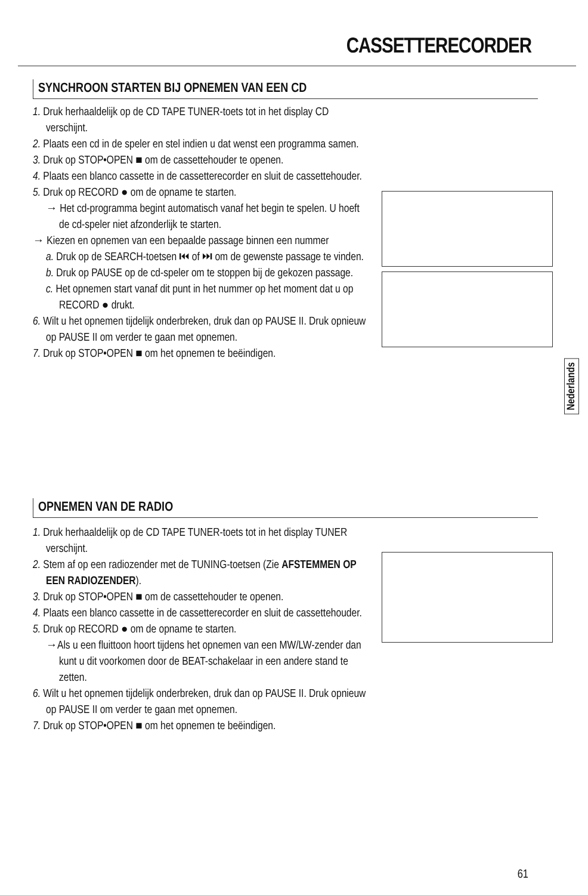CASSETTERECORDER
SYNCHROON STARTEN BIJ OPNEMEN VAN EEN CD
1. Druk herhaaldelijk op de CD TAPE TUNER-toets tot in het display CD verschijnt.
2. Plaats een cd in de speler en stel indien u dat wenst een programma samen.
3. Druk op STOP•OPEN ■ om de cassettehouder te openen.
4. Plaats een blanco cassette in de cassetterecorder en sluit de cassettehouder.
5. Druk op RECORD ● om de opname te starten.
→ Het cd-programma begint automatisch vanaf het begin te spelen. U hoeft de cd-speler niet afzonderlijk te starten.
→ Kiezen en opnemen van een bepaalde passage binnen een nummer
a. Druk op de SEARCH-toetsen ⏮ of ⏭ om de gewenste passage te vinden.
b. Druk op PAUSE op de cd-speler om te stoppen bij de gekozen passage.
c. Het opnemen start vanaf dit punt in het nummer op het moment dat u op RECORD ● drukt.
6. Wilt u het opnemen tijdelijk onderbreken, druk dan op PAUSE II. Druk opnieuw op PAUSE II om verder te gaan met opnemen.
7. Druk op STOP•OPEN ■ om het opnemen te beëindigen.
Nederlands
OPNEMEN VAN DE RADIO
1. Druk herhaaldelijk op de CD TAPE TUNER-toets tot in het display TUNER verschijnt.
2. Stem af op een radiozender met de TUNING-toetsen (Zie AFSTEMMEN OP EEN RADIOZENDER).
3. Druk op STOP•OPEN ■ om de cassettehouder te openen.
4. Plaats een blanco cassette in de cassetterecorder en sluit de cassettehouder.
5. Druk op RECORD ● om de opname te starten.
→Als u een fluittoon hoort tijdens het opnemen van een MW/LW-zender dan kunt u dit voorkomen door de BEAT-schakelaar in een andere stand te zetten.
6. Wilt u het opnemen tijdelijk onderbreken, druk dan op PAUSE II. Druk opnieuw op PAUSE II om verder te gaan met opnemen.
7. Druk op STOP•OPEN ■ om het opnemen te beëindigen.
61